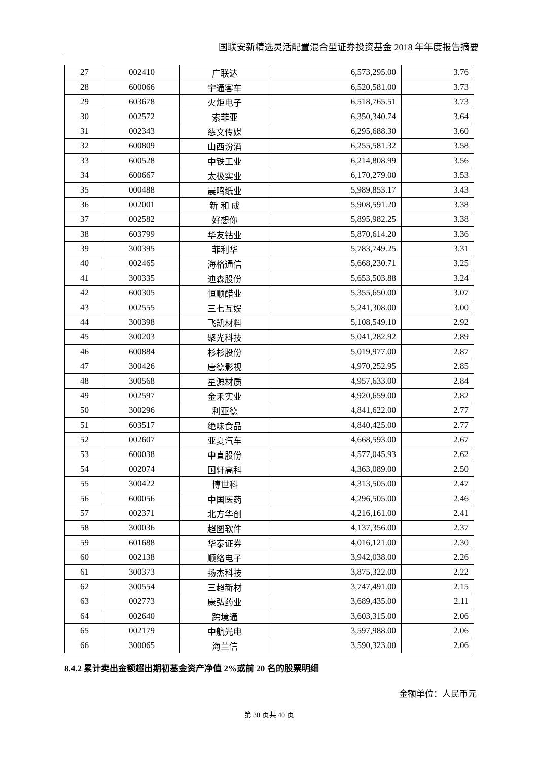国联安新精选灵活配置混合型证券投资基金 2018 年年度报告摘要
| 27 | 002410 | 广联达 | 6,573,295.00 | 3.76 |
| 28 | 600066 | 宇通客车 | 6,520,581.00 | 3.73 |
| 29 | 603678 | 火炬电子 | 6,518,765.51 | 3.73 |
| 30 | 002572 | 索菲亚 | 6,350,340.74 | 3.64 |
| 31 | 002343 | 慈文传媒 | 6,295,688.30 | 3.60 |
| 32 | 600809 | 山西汾酒 | 6,255,581.32 | 3.58 |
| 33 | 600528 | 中铁工业 | 6,214,808.99 | 3.56 |
| 34 | 600667 | 太极实业 | 6,170,279.00 | 3.53 |
| 35 | 000488 | 晨鸣纸业 | 5,989,853.17 | 3.43 |
| 36 | 002001 | 新 和 成 | 5,908,591.20 | 3.38 |
| 37 | 002582 | 好想你 | 5,895,982.25 | 3.38 |
| 38 | 603799 | 华友钴业 | 5,870,614.20 | 3.36 |
| 39 | 300395 | 菲利华 | 5,783,749.25 | 3.31 |
| 40 | 002465 | 海格通信 | 5,668,230.71 | 3.25 |
| 41 | 300335 | 迪森股份 | 5,653,503.88 | 3.24 |
| 42 | 600305 | 恒顺醋业 | 5,355,650.00 | 3.07 |
| 43 | 002555 | 三七互娱 | 5,241,308.00 | 3.00 |
| 44 | 300398 | 飞凯材料 | 5,108,549.10 | 2.92 |
| 45 | 300203 | 聚光科技 | 5,041,282.92 | 2.89 |
| 46 | 600884 | 杉杉股份 | 5,019,977.00 | 2.87 |
| 47 | 300426 | 唐德影视 | 4,970,252.95 | 2.85 |
| 48 | 300568 | 星源材质 | 4,957,633.00 | 2.84 |
| 49 | 002597 | 金禾实业 | 4,920,659.00 | 2.82 |
| 50 | 300296 | 利亚德 | 4,841,622.00 | 2.77 |
| 51 | 603517 | 绝味食品 | 4,840,425.00 | 2.77 |
| 52 | 002607 | 亚夏汽车 | 4,668,593.00 | 2.67 |
| 53 | 600038 | 中直股份 | 4,577,045.93 | 2.62 |
| 54 | 002074 | 国轩高科 | 4,363,089.00 | 2.50 |
| 55 | 300422 | 博世科 | 4,313,505.00 | 2.47 |
| 56 | 600056 | 中国医药 | 4,296,505.00 | 2.46 |
| 57 | 002371 | 北方华创 | 4,216,161.00 | 2.41 |
| 58 | 300036 | 超图软件 | 4,137,356.00 | 2.37 |
| 59 | 601688 | 华泰证券 | 4,016,121.00 | 2.30 |
| 60 | 002138 | 顺络电子 | 3,942,038.00 | 2.26 |
| 61 | 300373 | 扬杰科技 | 3,875,322.00 | 2.22 |
| 62 | 300554 | 三超新材 | 3,747,491.00 | 2.15 |
| 63 | 002773 | 康弘药业 | 3,689,435.00 | 2.11 |
| 64 | 002640 | 跨境通 | 3,603,315.00 | 2.06 |
| 65 | 002179 | 中航光电 | 3,597,988.00 | 2.06 |
| 66 | 300065 | 海兰信 | 3,590,323.00 | 2.06 |
8.4.2 累计卖出金额超出期初基金资产净值 2%或前 20 名的股票明细
金额单位：人民币元
第 30 页共 40 页